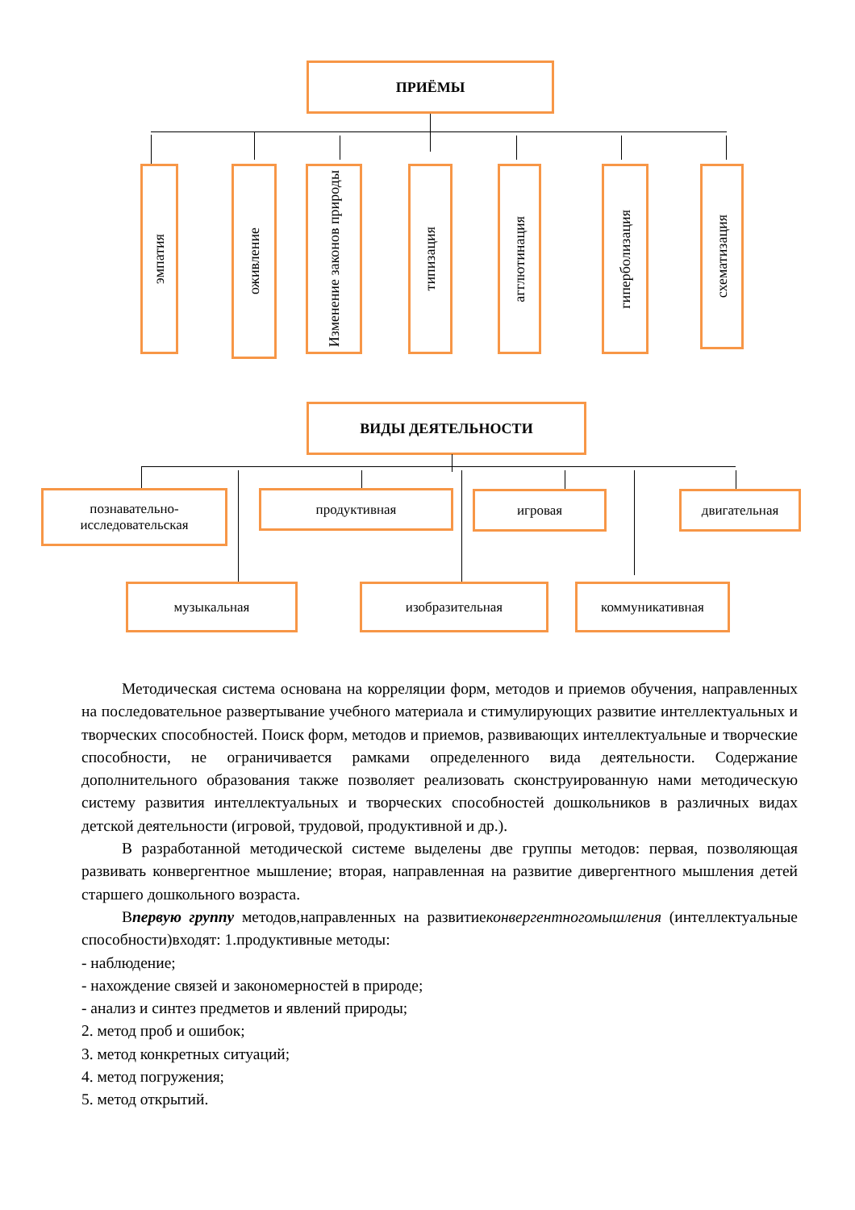ПРИЁМЫ
эмпатия
оживление
Изменение законов природы
типизация
агглютинация
гиперболизация
схематизация
ВИДЫ ДЕЯТЕЛЬНОСТИ
познавательно-
исследовательская
продуктивная игровая двигательная
музыкальная изобразительная коммуникативная
Методическая система основана на корреляции форм, методов и приемов обучения, направленных на последовательное развертывание учебного материала и стимулирующих развитие интеллектуальных и творческих способностей. Поиск форм, методов и приемов, развивающих интеллектуальные и творческие способности, не ограничивается рамками определенного вида деятельности. Содержание дополнительного образования также позволяет реализовать сконструированную нами методическую систему развития интеллектуальных и творческих способностей дошкольников в различных видах детской деятельности (игровой, трудовой, продуктивной и др.).
В разработанной методической системе выделены две группы методов: первая, позволяющая развивать конвергентное мышление; вторая, направленная на развитие дивергентного мышления детей старшего дошкольного возраста.
Впервую группу методов,направленных на развитиеконвергентногомышления (интеллектуальные способности)входят: 1.продуктивные методы:
- наблюдение;
- нахождение связей и закономерностей в природе;
- анализ и синтез предметов и явлений природы;
2. метод проб и ошибок;
3. метод конкретных ситуаций;
4. метод погружения;
5. метод открытий.